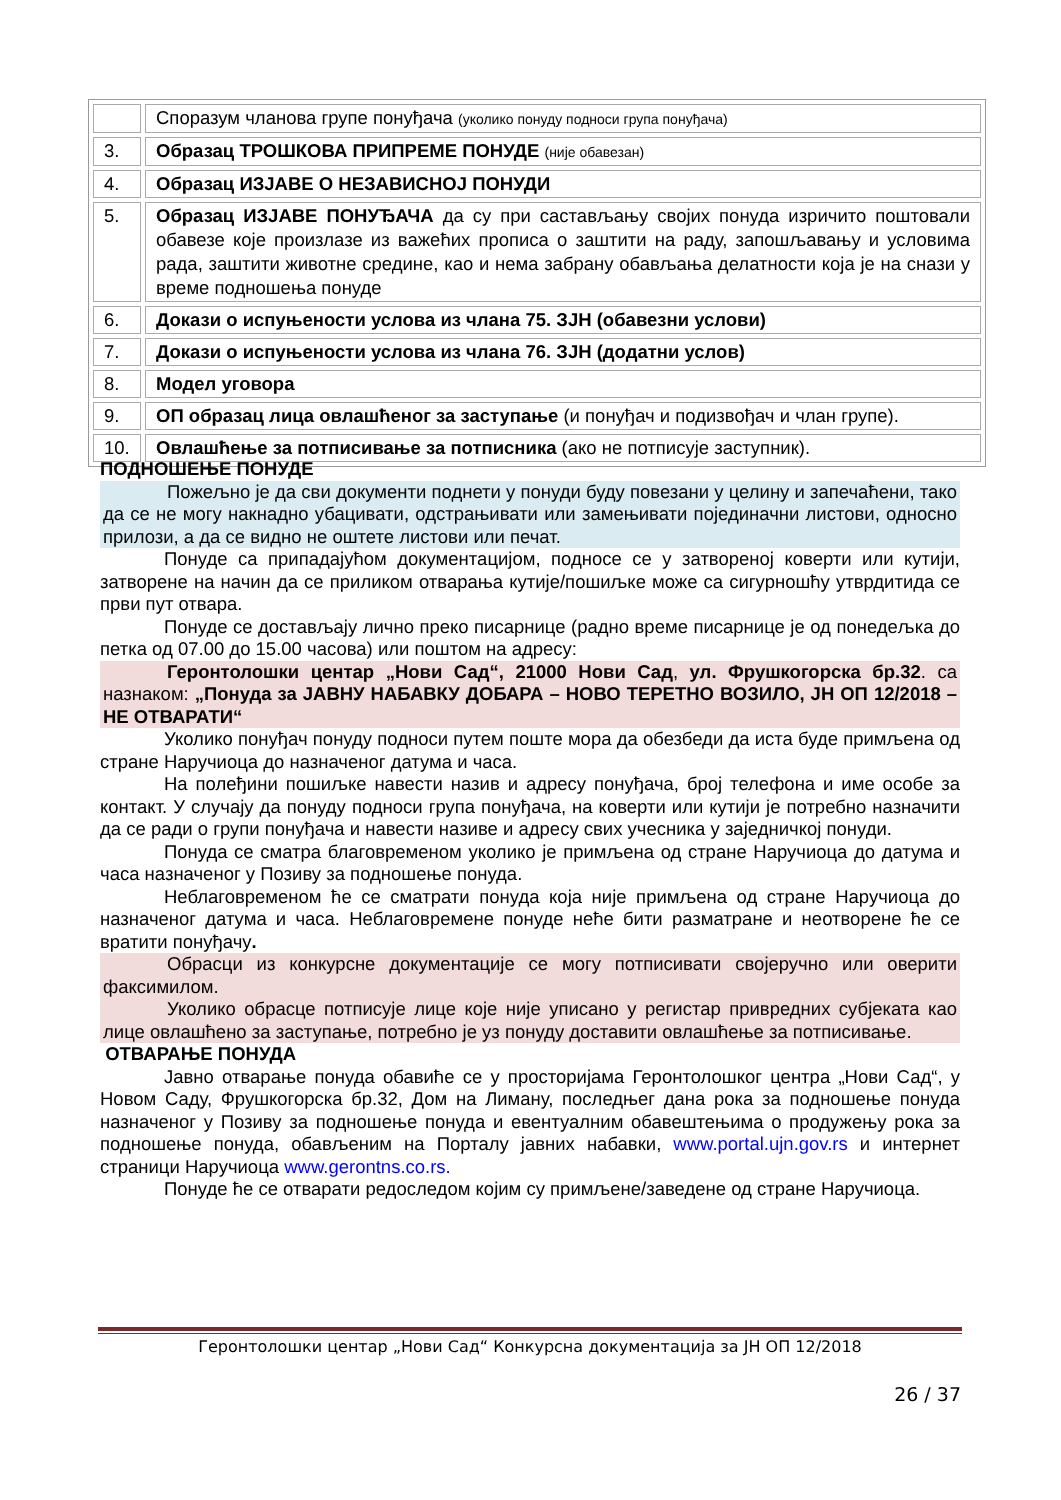| | Споразум чланова групе понуђача (уколико понуду подноси група понуђача) |
| 3. | Образац ТРОШКОВА ПРИПРЕМЕ ПОНУДЕ (није обавезан) |
| 4. | Образац ИЗЈАВЕ О НЕЗАВИСНОЈ ПОНУДИ |
| 5. | Образац ИЗЈАВЕ ПОНУЂАЧА да су при састављању својих понуда изричито поштовали обавезе које произлазе из важећих прописа о заштити на раду, запошљавању и условима рада, заштити животне средине, као и нема забрану обављања делатности која је на снази у време подношења понуде |
| 6. | Докази о испуњености услова из члана 75. ЗЈН (обавезни услови) |
| 7. | Докази о испуњености услова из члана 76. ЗЈН (додатни услов) |
| 8. | Модел уговора |
| 9. | ОП образац лица овлашћеног за заступање (и понуђач и подизвођач и члан групе). |
| 10. | Овлашћење за потписивање за потписника (ако не потписује заступник). |
ПОДНОШЕЊЕ ПОНУДЕ
Пожељно је да сви документи поднети у понуди буду повезани у целину и запечаћени, тако да се не могу накнадно убацивати, одстрањивати или замењивати појединачни листови, односно прилози, а да се видно не оштете листови или печат.
Понуде са припадајућом документацијом, подносе се у затвореној коверти или кутији, затворене на начин да се приликом отварања кутије/пошиљке може са сигурношћу утврдитида се први пут отвара.
Понуде се достављају лично преко писарнице (радно време писарнице је од понедељка до петка од 07.00 до 15.00 часова) или поштом на адресу:
Геронтолошки центар „Нови Сад“, 21000 Нови Сад, ул. Фрушкогорска бр.32. са назнаком: „Понуда за ЈАВНУ НАБАВКУ ДОБАРА – НОВО ТЕРЕТНО ВОЗИЛО, ЈН ОП 12/2018 – НЕ ОТВАРАТИ“
Уколико понуђач понуду подноси путем поште мора да обезбеди да иста буде примљена од стране Наручиоца до назначеног датума и часа.
На полеђини пошиљке навести назив и адресу понуђача, број телефона и име особе за контакт. У случају да понуду подноси група понуђача, на коверти или кутији је потребно назначити да се ради о групи понуђача и навести називе и адресу свих учесника у заједничкој понуди.
Понуда се сматра благовременом уколико је примљена од стране Наручиоца до датума и часа назначеног у Позиву за подношење понуда.
Неблаговременом ће се сматрати понуда која није примљена од стране Наручиоца до назначеног датума и часа. Неблаговремене понуде неће бити разматране и неотворене ће се вратити понуђачу.
Обрасци из конкурсне документације се могу потписивати својеручно или оверити факсимилом.
Уколико обрасце потписује лице које није уписано у регистар привредних субјеката као лице овлашћено за заступање, потребно је уз понуду доставити овлашћење за потписивање.
ОТВАРАЊЕ ПОНУДА
Јавно отварање понуда обавиће се у просторијама Геронтолошког центра „Нови Сад“, у Новом Саду, Фрушкогорска бр.32, Дом на Лиману, последњег дана рока за подношење понуда назначеног у Позиву за подношење понуда и евентуалним обавештењима о продужењу рока за подношење понуда, обављеним на Порталу јавних набавки, www.portal.ujn.gov.rs и интернет страници Наручиоца www.gerontns.co.rs.
Понуде ће се отварати редоследом којим су примљене/заведене од стране Наручиоца.
Геронтолошки центар „Нови Сад“ Конкурсна документација за ЈН ОП 12/2018
26 / 37